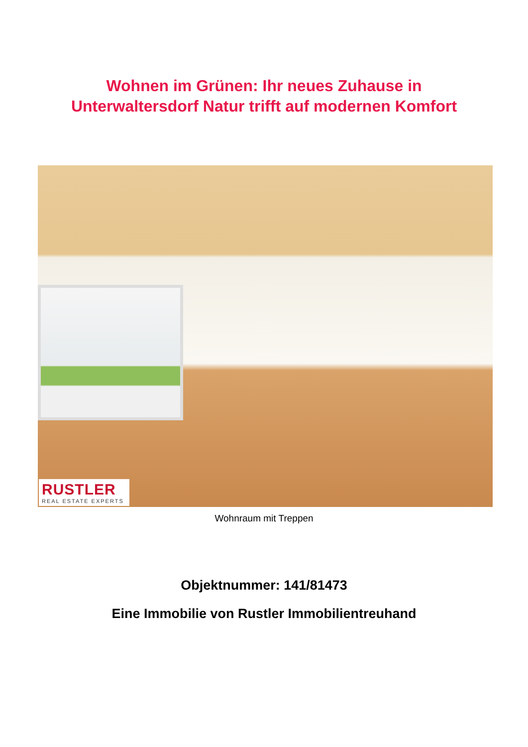Wohnen im Grünen: Ihr neues Zuhause in
Unterwaltersdorf Natur trifft auf modernen Komfort
RUSTLER
REAL ESTATE EXPERTS
Wohnraum mit Treppen
Objektnummer: 141/81473
Eine Immobilie von Rustler Immobilientreuhand